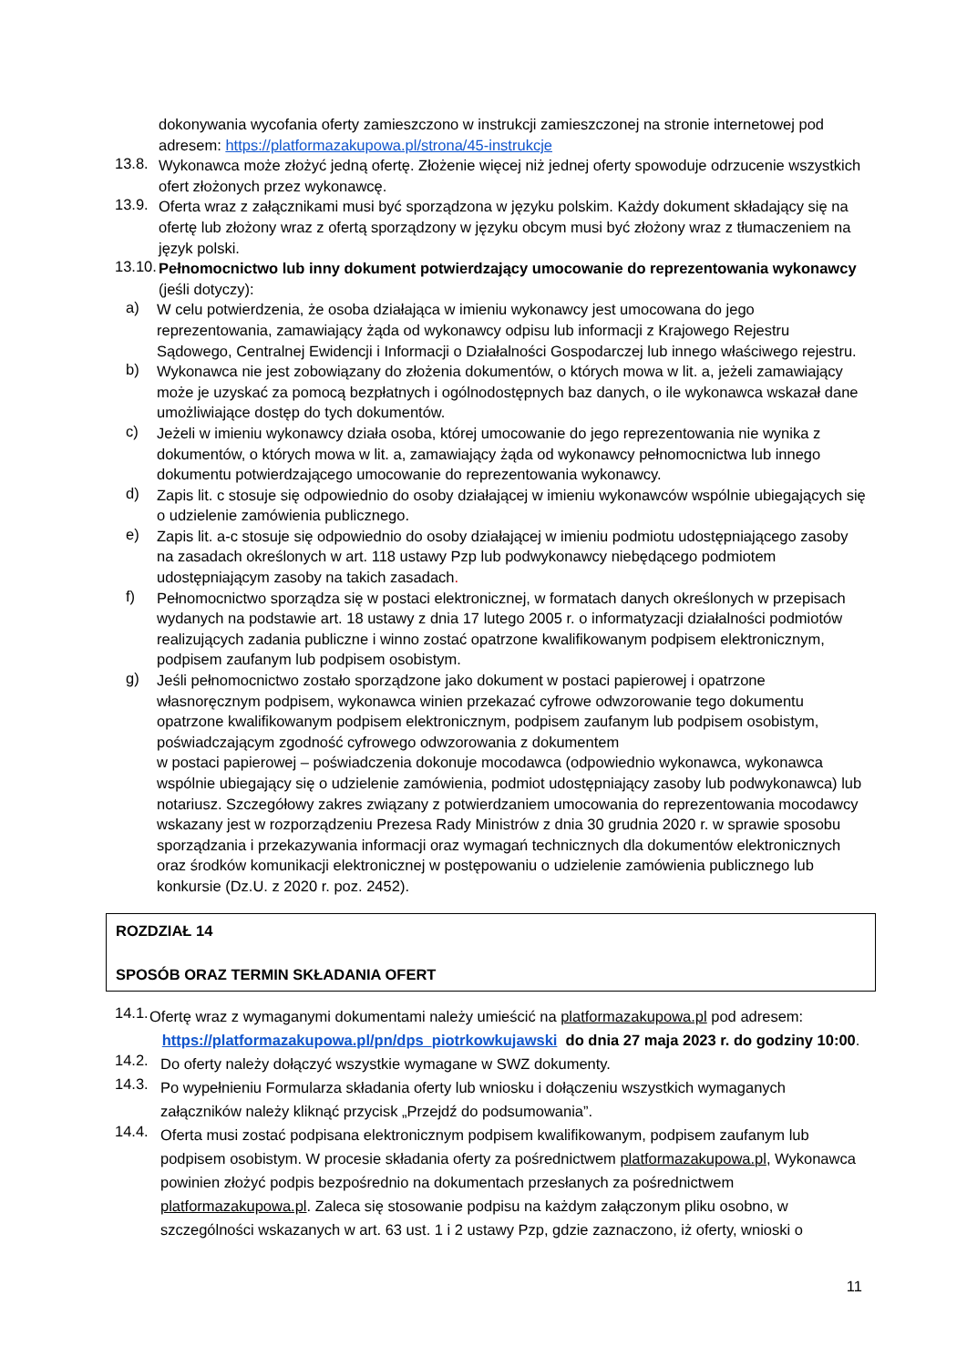dokonywania wycofania oferty zamieszczono w instrukcji zamieszczonej na stronie internetowej pod adresem: https://platformazakupowa.pl/strona/45-instrukcje
13.8.
Wykonawca może złożyć jedną ofertę. Złożenie więcej niż jednej oferty spowoduje odrzucenie wszystkich ofert złożonych przez wykonawcę.
13.9.
Oferta wraz z załącznikami musi być sporządzona w języku polskim. Każdy dokument składający się na ofertę lub złożony wraz z ofertą sporządzony w języku obcym musi być złożony wraz z tłumaczeniem na język polski.
13.10.
Pełnomocnictwo lub inny dokument potwierdzający umocowanie do reprezentowania wykonawcy (jeśli dotyczy):
a)
W celu potwierdzenia, że osoba działająca w imieniu wykonawcy jest umocowana do jego reprezentowania, zamawiający żąda od wykonawcy odpisu lub informacji z Krajowego Rejestru Sądowego, Centralnej Ewidencji i Informacji o Działalności Gospodarczej lub innego właściwego rejestru.
b)
Wykonawca nie jest zobowiązany do złożenia dokumentów, o których mowa w lit. a, jeżeli zamawiający może je uzyskać za pomocą bezpłatnych i ogólnodostępnych baz danych, o ile wykonawca wskazał dane umożliwiające dostęp do tych dokumentów.
c)
Jeżeli w imieniu wykonawcy działa osoba, której umocowanie do jego reprezentowania nie wynika z dokumentów, o których mowa w lit. a, zamawiający żąda od wykonawcy pełnomocnictwa lub innego dokumentu potwierdzającego umocowanie do reprezentowania wykonawcy.
d)
Zapis lit. c stosuje się odpowiednio do osoby działającej w imieniu wykonawców wspólnie ubiegających się o udzielenie zamówienia publicznego.
e)
Zapis lit. a-c stosuje się odpowiednio do osoby działającej w imieniu podmiotu udostępniającego zasoby na zasadach określonych w art. 118 ustawy Pzp lub podwykonawcy niebędącego podmiotem udostępniającym zasoby na takich zasadach.
f)
Pełnomocnictwo sporządza się w postaci elektronicznej, w formatach danych określonych w przepisach wydanych na podstawie art. 18 ustawy z dnia 17 lutego 2005 r. o informatyzacji działalności podmiotów realizujących zadania publiczne i winno zostać opatrzone kwalifikowanym podpisem elektronicznym, podpisem zaufanym lub podpisem osobistym.
g)
Jeśli pełnomocnictwo zostało sporządzone jako dokument w postaci papierowej i opatrzone własnoręcznym podpisem, wykonawca winien przekazać cyfrowe odwzorowanie tego dokumentu opatrzone kwalifikowanym podpisem elektronicznym, podpisem zaufanym lub podpisem osobistym, poświadczającym zgodność cyfrowego odwzorowania z dokumentem
w postaci papierowej – poświadczenia dokonuje mocodawca (odpowiednio wykonawca, wykonawca wspólnie ubiegający się o udzielenie zamówienia, podmiot udostępniający zasoby lub podwykonawca) lub notariusz. Szczegółowy zakres związany z potwierdzaniem umocowania do reprezentowania mocodawcy wskazany jest w rozporządzeniu Prezesa Rady Ministrów z dnia 30 grudnia 2020 r. w sprawie sposobu sporządzania i przekazywania informacji oraz wymagań technicznych dla dokumentów elektronicznych oraz środków komunikacji elektronicznej w postępowaniu o udzielenie zamówienia publicznego lub konkursie (Dz.U. z 2020 r. poz. 2452).
ROZDZIAŁ 14
SPOSÓB ORAZ TERMIN SKŁADANIA OFERT
14.1.
Ofertę wraz z wymaganymi dokumentami należy umieścić na platformazakupowa.pl pod adresem:
https://platformazakupowa.pl/pn/dps_piotrkowkujawski do dnia 27 maja 2023 r. do godziny 10:00.
14.2.
Do oferty należy dołączyć wszystkie wymagane w SWZ dokumenty.
14.3.
Po wypełnieniu Formularza składania oferty lub wniosku i dołączeniu wszystkich wymaganych załączników należy kliknąć przycisk „Przejdź do podsumowania”.
14.4.
Oferta musi zostać podpisana elektronicznym podpisem kwalifikowanym, podpisem zaufanym lub podpisem osobistym. W procesie składania oferty za pośrednictwem platformazakupowa.pl, Wykonawca powinien złożyć podpis bezpośrednio na dokumentach przesłanych za pośrednictwem platformazakupowa.pl. Zaleca się stosowanie podpisu na każdym załączonym pliku osobno, w szczególności wskazanych w art. 63 ust. 1 i 2 ustawy Pzp, gdzie zaznaczono, iż oferty, wnioski o
11